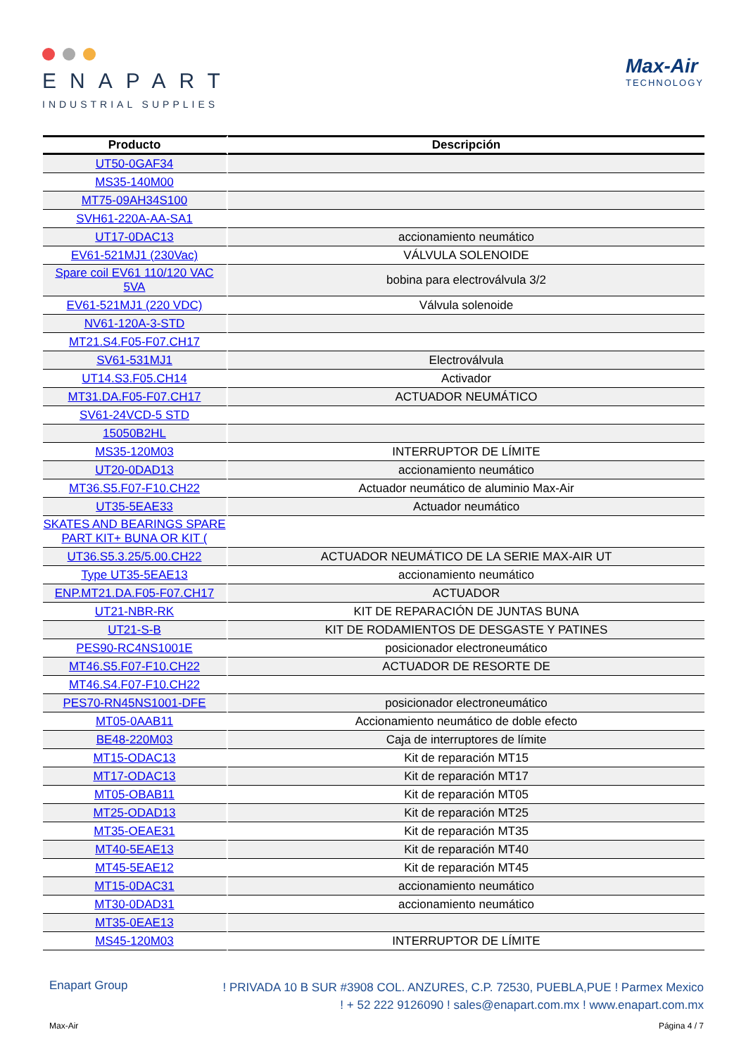ENAPART
INDUSTRIAL SUPPLIES
Max-Air
TECHNOLOGY
| Producto | Descripción |
| --- | --- |
| UT50-0GAF34 | |
| MS35-140M00 | |
| MT75-09AH34S100 | |
| SVH61-220A-AA-SA1 | |
| UT17-0DAC13 | accionamiento neumático |
| EV61-521MJ1 (230Vac) | VÁLVULA SOLENOIDE |
| Spare coil EV61 110/120 VAC 5VA | bobina para electroválvula 3/2 |
| EV61-521MJ1 (220 VDC) | Válvula solenoide |
| NV61-120A-3-STD | |
| MT21.S4.F05-F07.CH17 | |
| SV61-531MJ1 | Electroválvula |
| UT14.S3.F05.CH14 | Activador |
| MT31.DA.F05-F07.CH17 | ACTUADOR NEUMÁTICO |
| SV61-24VCD-5 STD | |
| 15050B2HL | |
| MS35-120M03 | INTERRUPTOR DE LÍMITE |
| UT20-0DAD13 | accionamiento neumático |
| MT36.S5.F07-F10.CH22 | Actuador neumático de aluminio Max-Air |
| UT35-5EAE33 | Actuador neumático |
| SKATES AND BEARINGS SPARE PART KIT+ BUNA OR KIT ( | |
| UT36.S5.3.25/5.00.CH22 | ACTUADOR NEUMÁTICO DE LA SERIE MAX-AIR UT |
| Type UT35-5EAE13 | accionamiento neumático |
| ENP.MT21.DA.F05-F07.CH17 | ACTUADOR |
| UT21-NBR-RK | KIT DE REPARACIÓN DE JUNTAS BUNA |
| UT21-S-B | KIT DE RODAMIENTOS DE DESGASTE Y PATINES |
| PES90-RC4NS1001E | posicionador electroneumático |
| MT46.S5.F07-F10.CH22 | ACTUADOR DE RESORTE DE |
| MT46.S4.F07-F10.CH22 | |
| PES70-RN45NS1001-DFE | posicionador electroneumático |
| MT05-0AAB11 | Accionamiento neumático de doble efecto |
| BE48-220M03 | Caja de interruptores de límite |
| MT15-ODAC13 | Kit de reparación MT15 |
| MT17-ODAC13 | Kit de reparación MT17 |
| MT05-OBAB11 | Kit de reparación MT05 |
| MT25-ODAD13 | Kit de reparación MT25 |
| MT35-OEAE31 | Kit de reparación MT35 |
| MT40-5EAE13 | Kit de reparación MT40 |
| MT45-5EAE12 | Kit de reparación MT45 |
| MT15-0DAC31 | accionamiento neumático |
| MT30-0DAD31 | accionamiento neumático |
| MT35-0EAE13 | |
| MS45-120M03 | INTERRUPTOR DE LÍMITE |
Enapart Group
! PRIVADA 10 B SUR #3908 COL. ANZURES, C.P. 72530, PUEBLA,PUE ! Parmex Mexico
! + 52 222 9126090 ! sales@enapart.com.mx ! www.enapart.com.mx
Max-Air Página 4 / 7